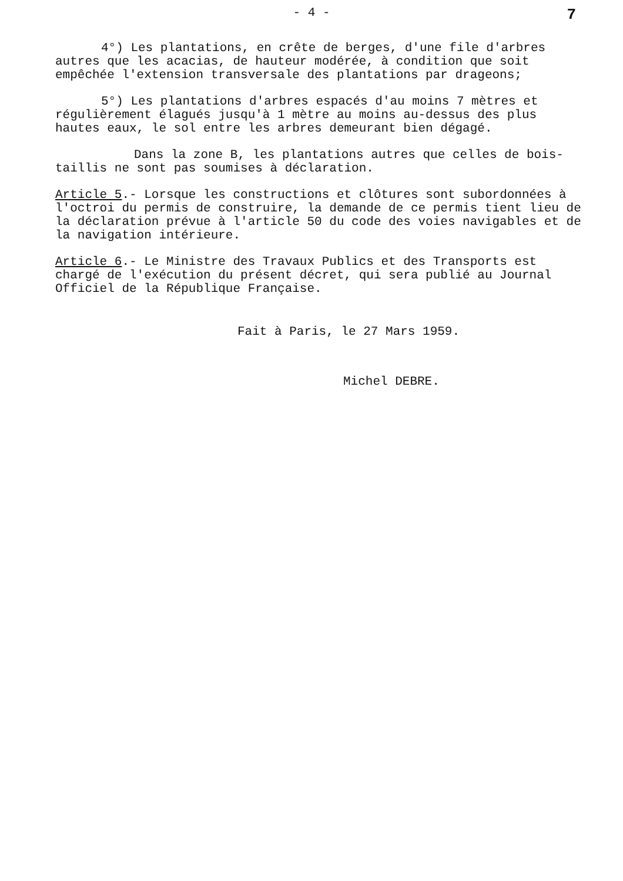- 4 -
7
4°) Les plantations, en crête de berges, d'une file d'arbres autres que les acacias, de hauteur modérée, à condition que soit empêchée l'extension transversale des plantations par drageons;
5°) Les plantations d'arbres espacés d'au moins 7 mètres et régulièrement élagués jusqu'à 1 mètre au moins au-dessus des plus hautes eaux, le sol entre les arbres demeurant bien dégagé.
Dans la zone B, les plantations autres que celles de bois-taillis ne sont pas soumises à déclaration.
Article 5.- Lorsque les constructions et clôtures sont subordonnées à l'octroi du permis de construire, la demande de ce permis tient lieu de la déclaration prévue à l'article 50 du code des voies navigables et de la navigation intérieure.
Article 6.- Le Ministre des Travaux Publics et des Transports est chargé de l'exécution du présent décret, qui sera publié au Journal Officiel de la République Française.
Fait à Paris, le 27 Mars 1959.
Michel DEBRE.